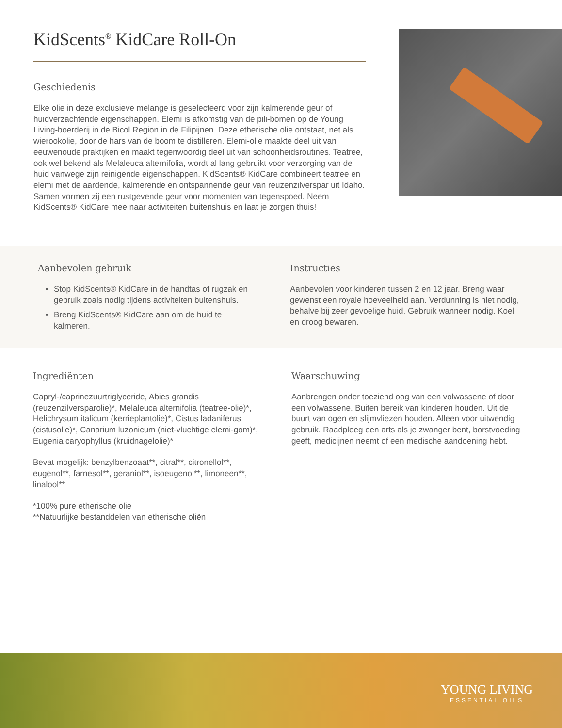KidScents<sup>®</sup> KidCare Roll-On
Geschiedenis
Elke olie in deze exclusieve melange is geselecteerd voor zijn kalmerende geur of huidverzachtende eigenschappen. Elemi is afkomstig van de pili-bomen op de Young Living-boerderij in de Bicol Region in de Filipijnen. Deze etherische olie ontstaat, net als wierookolie, door de hars van de boom te distilleren. Elemi-olie maakte deel uit van eeuwenoude praktijken en maakt tegenwoordig deel uit van schoonheidsroutines. Teatree, ook wel bekend als Melaleuca alternifolia, wordt al lang gebruikt voor verzorging van de huid vanwege zijn reinigende eigenschappen. KidScents® KidCare combineert teatree en elemi met de aardende, kalmerende en ontspannende geur van reuzenzilverspar uit Idaho. Samen vormen zij een rustgevende geur voor momenten van tegenspoed. Neem KidScents® KidCare mee naar activiteiten buitenshuis en laat je zorgen thuis!
Aanbevolen gebruik
Stop KidScents® KidCare in de handtas of rugzak en gebruik zoals nodig tijdens activiteiten buitenshuis.
Breng KidScents® KidCare aan om de huid te kalmeren.
Instructies
Aanbevolen voor kinderen tussen 2 en 12 jaar. Breng waar gewenst een royale hoeveelheid aan. Verdunning is niet nodig, behalve bij zeer gevoelige huid. Gebruik wanneer nodig. Koel en droog bewaren.
Ingrediënten
Capryl-/caprinezuurtriglyceride, Abies grandis (reuzenzilversparolie)*, Melaleuca alternifolia (teatree-olie)*, Helichrysum italicum (kerrieplantolie)*, Cistus ladaniferus (cistusolie)*, Canarium luzonicum (niet-vluchtige elemi-gom)*, Eugenia caryophyllus (kruidnagelolie)*
Bevat mogelijk: benzylbenzoaat**, citral**, citronellol**, eugenol**, farnesol**, geraniol**, isoeugenol**, limoneen**, linalool**
*100% pure etherische olie
**Natuurlijke bestanddelen van etherische oliën
Waarschuwing
Aanbrengen onder toeziend oog van een volwassene of door een volwassene. Buiten bereik van kinderen houden. Uit de buurt van ogen en slijmvliezen houden. Alleen voor uitwendig gebruik. Raadpleeg een arts als je zwanger bent, borstvoeding geeft, medicijnen neemt of een medische aandoening hebt.
YOUNG LIVING
ESSENTIAL OILS